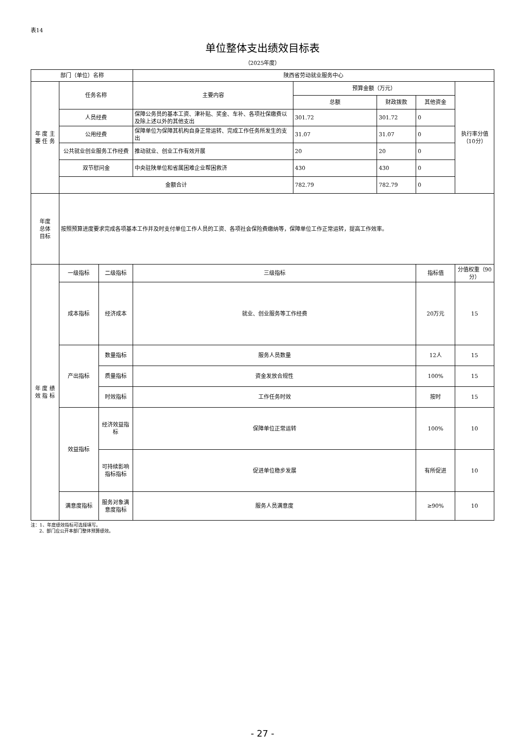表14
单位整体支出绩效目标表
（2025年度）
| 部门（单位）名称 | | | 陕西省劳动就业服务中心 | | | | |
| 年 度 主 要 任 务 | 任务名称 | | 主要内容 | 预算金额（万元） | | | 执行率分值（10分） |
| | | | | 总额 | 财政拨款 | 其他资金 | |
| | 人员经费 | | 保障公务员的基本工资、津补贴、奖金、车补、各项社保缴费以及除上述以外的其他支出 | 301.72 | 301.72 | 0 | |
| | 公用经费 | | 保障单位为保障其机构自身正常运转、完成工作任务所发生的支出 | 31.07 | 31.07 | 0 | |
| | 公共就业创业服务工作经费 | | 推动就业、创业工作有效开展 | 20 | 20 | 0 | |
| | 双节慰问金 | | 中央驻陕单位和省属困难企业帮困救济 | 430 | 430 | 0 | |
| | 金额合计 | | | 782.79 | 782.79 | 0 | |
| 年度 总体 目标 | 按照预算进度要求完成各项基本工作并及时支付单位工作人员的工资、各项社会保险费缴纳等，保障单位工作正常运转，提高工作效率。 | | | | | | |
| 年 度 绩 效 指 标 | 一级指标 | 二级指标 | 三级指标 | | | 指标值 | 分值权重（90分） |
| | 成本指标 | 经济成本 | 就业、创业服务等工作经费 | | | 20万元 | 15 |
| | 产出指标 | 数量指标 | 服务人员数量 | | | 12人 | 15 |
| | | 质量指标 | 资金发放合规性 | | | 100% | 15 |
| | | 时效指标 | 工作任务时效 | | | 按时 | 15 |
| | 效益指标 | 经济效益指标 | 保障单位正常运转 | | | 100% | 10 |
| | | 可持续影响指标指标 | 促进单位稳步发展 | | | 有所促进 | 10 |
| | 满意度指标 | 服务对象满意度指标 | 服务人员满意度 | | | ≥90% | 10 |
注：1、年度绩效指标可选择填写。
2、部门应公开本部门整体预算绩效。
- 27 -